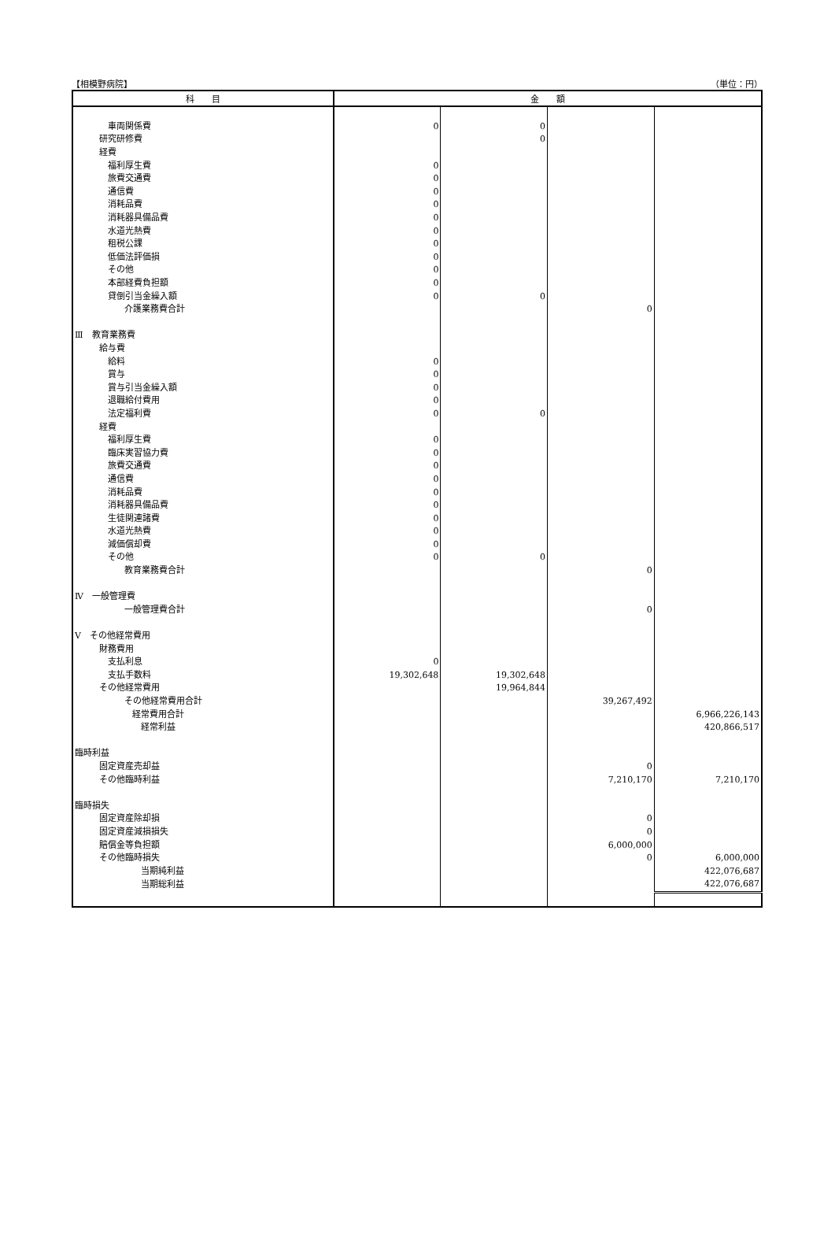【相模野病院】 （単位：円）
| 科 目 | 金 額 | | | |
| --- | --- | --- | --- | --- |
| 車両関係費 | 0 | 0 | | |
| 研究研修費 | | 0 | | |
| 経費 | | | | |
| 福利厚生費 | 0 | | | |
| 旅費交通費 | 0 | | | |
| 通信費 | 0 | | | |
| 消耗品費 | 0 | | | |
| 消耗器具備品費 | 0 | | | |
| 水道光熱費 | 0 | | | |
| 租税公課 | 0 | | | |
| 低価法評価損 | 0 | | | |
| その他 | 0 | | | |
| 本部経費負担額 | 0 | | | |
| 貸倒引当金繰入額 | 0 | 0 | | |
| 介護業務費合計 | | | 0 | |
| Ⅲ 教育業務費 | | | | |
| 給与費 | | | | |
| 給料 | 0 | | | |
| 賞与 | 0 | | | |
| 賞与引当金繰入額 | 0 | | | |
| 退職給付費用 | 0 | | | |
| 法定福利費 | 0 | 0 | | |
| 経費 | | | | |
| 福利厚生費 | 0 | | | |
| 臨床実習協力費 | 0 | | | |
| 旅費交通費 | 0 | | | |
| 通信費 | 0 | | | |
| 消耗品費 | 0 | | | |
| 消耗器具備品費 | 0 | | | |
| 生徒関連諸費 | 0 | | | |
| 水道光熱費 | 0 | | | |
| 減価償却費 | 0 | | | |
| その他 | 0 | 0 | | |
| 教育業務費合計 | | | 0 | |
| Ⅳ 一般管理費 | | | | |
| 一般管理費合計 | | | 0 | |
| Ⅴ その他経常費用 | | | | |
| 財務費用 | | | | |
| 支払利息 | 0 | | | |
| 支払手数料 | 19,302,648 | 19,302,648 | | |
| その他経常費用 | | 19,964,844 | | |
| その他経常費用合計 | | | 39,267,492 | |
| 経常費用合計 | | | | 6,966,226,143 |
| 経常利益 | | | | 420,866,517 |
| 臨時利益 | | | | |
| 固定資産売却益 | | | 0 | |
| その他臨時利益 | | | 7,210,170 | 7,210,170 |
| 臨時損失 | | | | |
| 固定資産除却損 | | | 0 | |
| 固定資産減損損失 | | | 0 | |
| 賠償金等負担額 | | | 6,000,000 | |
| その他臨時損失 | | | 0 | 6,000,000 |
| 当期純利益 | | | | 422,076,687 |
| 当期総利益 | | | | 422,076,687 |